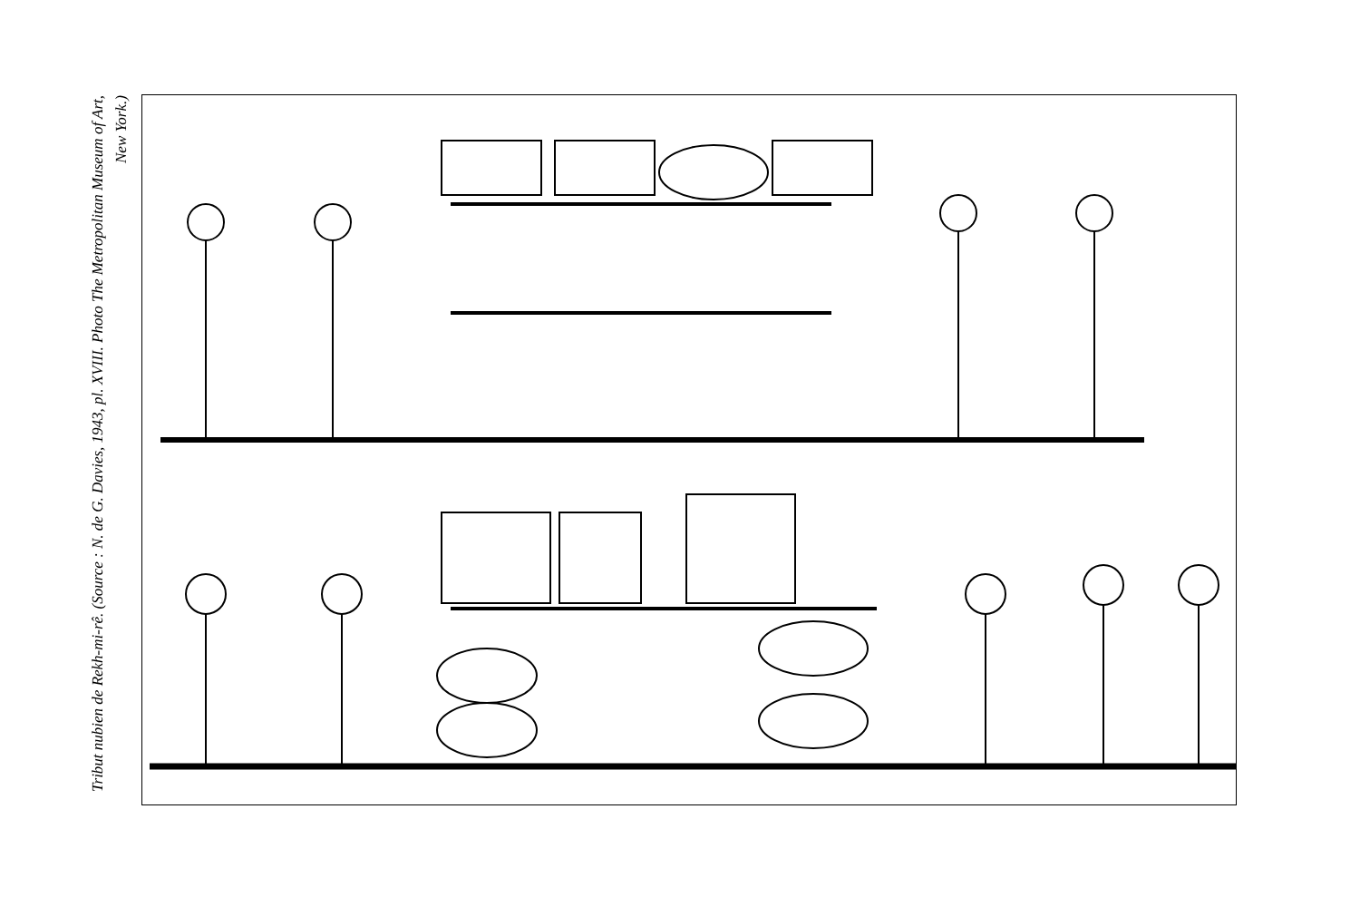Tribut nubien de Rekh-mi-rê. (Source : N. de G. Davies, 1943, pl. XVIII. Photo The Metropolitan Museum of Art, New York.)